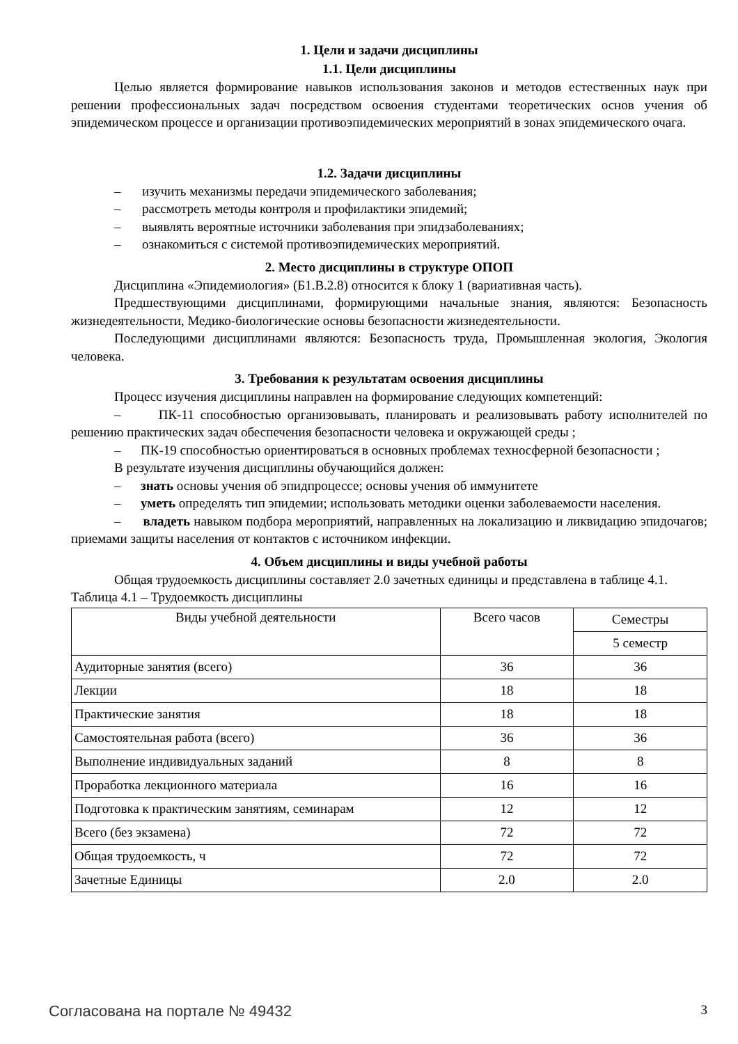1. Цели и задачи дисциплины
1.1. Цели дисциплины
Целью является формирование навыков использования законов и методов естественных наук при решении профессиональных задач посредством освоения студентами теоретических основ учения об эпидемическом процессе и организации противоэпидемических мероприятий в зонах эпидемического очага.
1.2. Задачи дисциплины
– изучить механизмы передачи эпидемического заболевания;
– рассмотреть методы контроля и профилактики эпидемий;
– выявлять вероятные источники заболевания при эпидзаболеваниях;
– ознакомиться с системой противоэпидемических мероприятий.
2. Место дисциплины в структуре ОПОП
Дисциплина «Эпидемиология» (Б1.В.2.8) относится к блоку 1 (вариативная часть).
Предшествующими дисциплинами, формирующими начальные знания, являются: Безопасность жизнедеятельности, Медико-биологические основы безопасности жизнедеятельности.
Последующими дисциплинами являются: Безопасность труда, Промышленная экология, Экология человека.
3. Требования к результатам освоения дисциплины
Процесс изучения дисциплины направлен на формирование следующих компетенций:
– ПК-11 способностью организовывать, планировать и реализовывать работу исполнителей по решению практических задач обеспечения безопасности человека и окружающей среды ;
– ПК-19 способностью ориентироваться в основных проблемах техносферной безопасности ;
В результате изучения дисциплины обучающийся должен:
– знать основы учения об эпидпроцессе; основы учения об иммунитете
– уметь определять тип эпидемии; использовать методики оценки заболеваемости населения.
– владеть навыком подбора мероприятий, направленных на локализацию и ликвидацию эпидочагов; приемами защиты населения от контактов с источником инфекции.
4. Объем дисциплины и виды учебной работы
Общая трудоемкость дисциплины составляет 2.0 зачетных единицы и представлена в таблице 4.1.
Таблица 4.1 – Трудоемкость дисциплины
| Виды учебной деятельности | Всего часов | Семестры |
| --- | --- | --- |
| | | 5 семестр |
| Аудиторные занятия (всего) | 36 | 36 |
| Лекции | 18 | 18 |
| Практические занятия | 18 | 18 |
| Самостоятельная работа (всего) | 36 | 36 |
| Выполнение индивидуальных заданий | 8 | 8 |
| Проработка лекционного материала | 16 | 16 |
| Подготовка к практическим занятиям, семинарам | 12 | 12 |
| Всего (без экзамена) | 72 | 72 |
| Общая трудоемкость, ч | 72 | 72 |
| Зачетные Единицы | 2.0 | 2.0 |
Согласована на портале № 49432 3